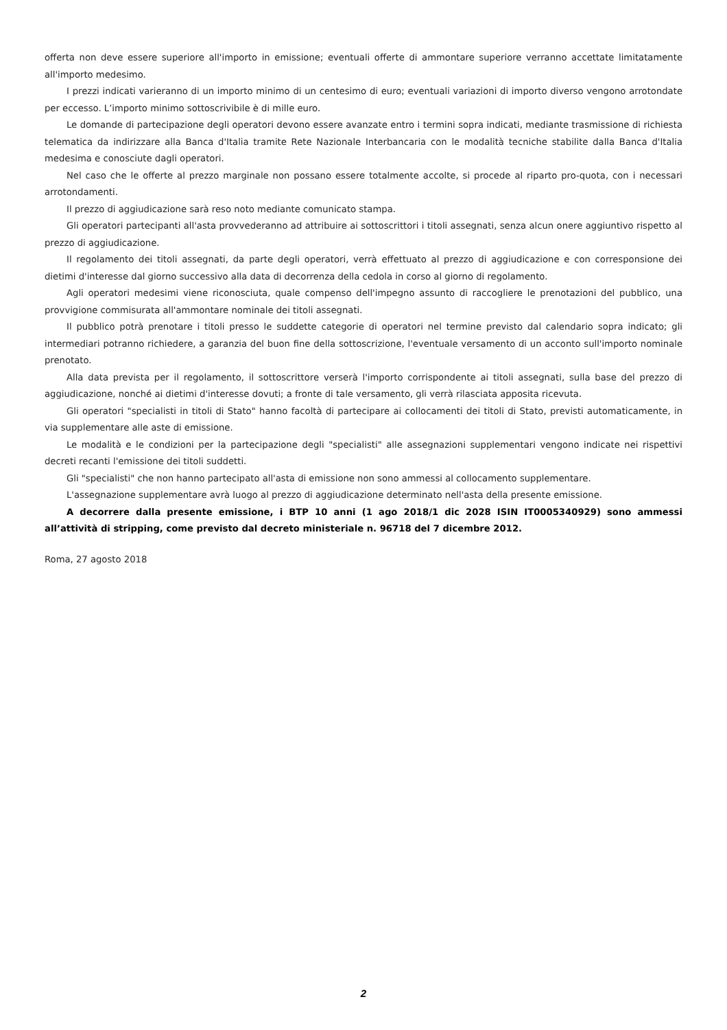offerta non deve essere superiore all'importo in emissione; eventuali offerte di ammontare superiore verranno accettate limitatamente all'importo medesimo.
I prezzi indicati varieranno di un importo minimo di un centesimo di euro; eventuali variazioni di importo diverso vengono arrotondate per eccesso. L’importo minimo sottoscrivibile è di mille euro.
Le domande di partecipazione degli operatori devono essere avanzate entro i termini sopra indicati, mediante trasmissione di richiesta telematica da indirizzare alla Banca d'Italia tramite Rete Nazionale Interbancaria con le modalità tecniche stabilite dalla Banca d'Italia medesima e conosciute dagli operatori.
Nel caso che le offerte al prezzo marginale non possano essere totalmente accolte, si procede al riparto pro-quota, con i necessari arrotondamenti.
Il prezzo di aggiudicazione sarà reso noto mediante comunicato stampa.
Gli operatori partecipanti all'asta provvederanno ad attribuire ai sottoscrittori i titoli assegnati, senza alcun onere aggiuntivo rispetto al prezzo di aggiudicazione.
Il regolamento dei titoli assegnati, da parte degli operatori, verrà effettuato al prezzo di aggiudicazione e con corresponsione dei dietimi d'interesse dal giorno successivo alla data di decorrenza della cedola in corso al giorno di regolamento.
Agli operatori medesimi viene riconosciuta, quale compenso dell'impegno assunto di raccogliere le prenotazioni del pubblico, una provvigione commisurata all'ammontare nominale dei titoli assegnati.
Il pubblico potrà prenotare i titoli presso le suddette categorie di operatori nel termine previsto dal calendario sopra indicato; gli intermediari potranno richiedere, a garanzia del buon fine della sottoscrizione, l'eventuale versamento di un acconto sull'importo nominale prenotato.
Alla data prevista per il regolamento, il sottoscrittore verserà l'importo corrispondente ai titoli assegnati, sulla base del prezzo di aggiudicazione, nonché ai dietimi d'interesse dovuti; a fronte di tale versamento, gli verrà rilasciata apposita ricevuta.
Gli operatori "specialisti in titoli di Stato" hanno facoltà di partecipare ai collocamenti dei titoli di Stato, previsti automaticamente, in via supplementare alle aste di emissione.
Le modalità e le condizioni per la partecipazione degli "specialisti" alle assegnazioni supplementari vengono indicate nei rispettivi decreti recanti l'emissione dei titoli suddetti.
Gli "specialisti" che non hanno partecipato all'asta di emissione non sono ammessi al collocamento supplementare.
L'assegnazione supplementare avrà luogo al prezzo di aggiudicazione determinato nell'asta della presente emissione.
A decorrere dalla presente emissione, i BTP 10 anni (1 ago 2018/1 dic 2028 ISIN IT0005340929) sono ammessi all’attività di stripping, come previsto dal decreto ministeriale n. 96718 del 7 dicembre 2012.
Roma, 27 agosto 2018
2